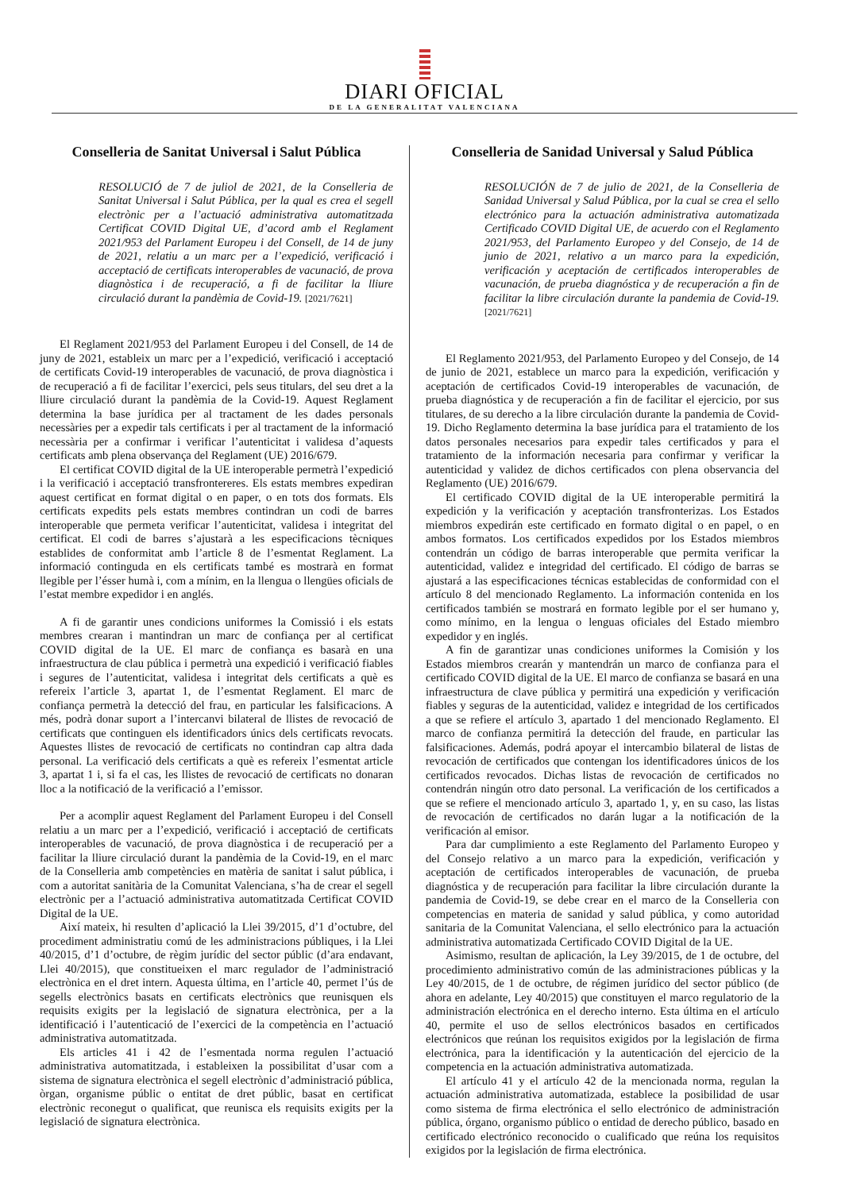DIARI OFICIAL
DE LA GENERALITAT VALENCIANA
Conselleria de Sanitat Universal i Salut Pública
RESOLUCIÓ de 7 de juliol de 2021, de la Conselleria de Sanitat Universal i Salut Pública, per la qual es crea el segell electrònic per a l’actuació administrativa automatitzada Certificat COVID Digital UE, d’acord amb el Reglament 2021/953 del Parlament Europeu i del Consell, de 14 de juny de 2021, relatiu a un marc per a l’expedició, verificació i acceptació de certificats interoperables de vacunació, de prova diagnòstica i de recuperació, a fi de facilitar la lliure circulació durant la pandèmia de Covid-19. [2021/7621]
El Reglament 2021/953 del Parlament Europeu i del Consell, de 14 de juny de 2021, estableix un marc per a l’expedició, verificació i acceptació de certificats Covid-19 interoperables de vacunació, de prova diagnòstica i de recuperació a fi de facilitar l’exercici, pels seus titulars, del seu dret a la lliure circulació durant la pandèmia de la Covid-19. Aquest Reglament determina la base jurídica per al tractament de les dades personals necessàries per a expedir tals certificats i per al tractament de la informació necessària per a confirmar i verificar l’autenticitat i validesa d’aquests certificats amb plena observança del Reglament (UE) 2016/679.
El certificat COVID digital de la UE interoperable permetrà l’expedició i la verificació i acceptació transfrontereres. Els estats membres expediran aquest certificat en format digital o en paper, o en tots dos formats. Els certificats expedits pels estats membres contindran un codi de barres interoperable que permeta verificar l’autenticitat, validesa i integritat del certificat. El codi de barres s’ajustarà a les especificacions tècniques establides de conformitat amb l’article 8 de l’esmentat Reglament. La informació continguda en els certificats també es mostrarà en format llegible per l’ésser humà i, com a mínim, en la llengua o llengües oficials de l’estat membre expedidor i en anglés.
A fi de garantir unes condicions uniformes la Comissió i els estats membres crearan i mantindran un marc de confiança per al certificat COVID digital de la UE. El marc de confiança es basarà en una infraestructura de clau pública i permetrà una expedició i verificació fiables i segures de l’autenticitat, validesa i integritat dels certificats a què es refereix l’article 3, apartat 1, de l’esmentat Reglament. El marc de confiança permetrà la detecció del frau, en particular les falsificacions. A més, podrà donar suport a l’intercanvi bilateral de llistes de revocació de certificats que continguen els identificadors únics dels certificats revocats. Aquestes llistes de revocació de certificats no contindran cap altra dada personal. La verificació dels certificats a què es refereix l’esmentat article 3, apartat 1 i, si fa el cas, les llistes de revocació de certificats no donaran lloc a la notificació de la verificació a l’emissor.
Per a acomplir aquest Reglament del Parlament Europeu i del Consell relatiu a un marc per a l’expedició, verificació i acceptació de certificats interoperables de vacunació, de prova diagnòstica i de recuperació per a facilitar la lliure circulació durant la pandèmia de la Covid-19, en el marc de la Conselleria amb competències en matèria de sanitat i salut pública, i com a autoritat sanitària de la Comunitat Valenciana, s’ha de crear el segell electrònic per a l’actuació administrativa automatitzada Certificat COVID Digital de la UE.
Així mateix, hi resulten d’aplicació la Llei 39/2015, d’1 d’octubre, del procediment administratiu comú de les administracions públiques, i la Llei 40/2015, d’1 d’octubre, de règim jurídic del sector públic (d’ara endavant, Llei 40/2015), que constitueixen el marc regulador de l’administració electrònica en el dret intern. Aquesta última, en l’article 40, permet l’ús de segells electrònics basats en certificats electrònics que reunisquen els requisits exigits per la legislació de signatura electrònica, per a la identificació i l’autenticació de l’exercici de la competència en l’actuació administrativa automatitzada.
Els articles 41 i 42 de l’esmentada norma regulen l’actuació administrativa automatitzada, i estableixen la possibilitat d’usar com a sistema de signatura electrònica el segell electrònic d’administració pública, òrgan, organisme públic o entitat de dret públic, basat en certificat electrònic reconegut o qualificat, que reunisca els requisits exigits per la legislació de signatura electrònica.
Conselleria de Sanidad Universal y Salud Pública
RESOLUCIÓN de 7 de julio de 2021, de la Conselleria de Sanidad Universal y Salud Pública, por la cual se crea el sello electrónico para la actuación administrativa automatizada Certificado COVID Digital UE, de acuerdo con el Reglamento 2021/953, del Parlamento Europeo y del Consejo, de 14 de junio de 2021, relativo a un marco para la expedición, verificación y aceptación de certificados interoperables de vacunación, de prueba diagnóstica y de recuperación a fin de facilitar la libre circulación durante la pandemia de Covid-19. [2021/7621]
El Reglamento 2021/953, del Parlamento Europeo y del Consejo, de 14 de junio de 2021, establece un marco para la expedición, verificación y aceptación de certificados Covid-19 interoperables de vacunación, de prueba diagnóstica y de recuperación a fin de facilitar el ejercicio, por sus titulares, de su derecho a la libre circulación durante la pandemia de Covid-19. Dicho Reglamento determina la base jurídica para el tratamiento de los datos personales necesarios para expedir tales certificados y para el tratamiento de la información necesaria para confirmar y verificar la autenticidad y validez de dichos certificados con plena observancia del Reglamento (UE) 2016/679.
El certificado COVID digital de la UE interoperable permitirá la expedición y la verificación y aceptación transfronterizas. Los Estados miembros expedirán este certificado en formato digital o en papel, o en ambos formatos. Los certificados expedidos por los Estados miembros contendrán un código de barras interoperable que permita verificar la autenticidad, validez e integridad del certificado. El código de barras se ajustará a las especificaciones técnicas establecidas de conformidad con el artículo 8 del mencionado Reglamento. La información contenida en los certificados también se mostrará en formato legible por el ser humano y, como mínimo, en la lengua o lenguas oficiales del Estado miembro expedidor y en inglés.
A fin de garantizar unas condiciones uniformes la Comisión y los Estados miembros crearán y mantendrán un marco de confianza para el certificado COVID digital de la UE. El marco de confianza se basará en una infraestructura de clave pública y permitirá una expedición y verificación fiables y seguras de la autenticidad, validez e integridad de los certificados a que se refiere el artículo 3, apartado 1 del mencionado Reglamento. El marco de confianza permitirá la detección del fraude, en particular las falsificaciones. Además, podrá apoyar el intercambio bilateral de listas de revocación de certificados que contengan los identificadores únicos de los certificados revocados. Dichas listas de revocación de certificados no contendrán ningún otro dato personal. La verificación de los certificados a que se refiere el mencionado artículo 3, apartado 1, y, en su caso, las listas de revocación de certificados no darán lugar a la notificación de la verificación al emisor.
Para dar cumplimiento a este Reglamento del Parlamento Europeo y del Consejo relativo a un marco para la expedición, verificación y aceptación de certificados interoperables de vacunación, de prueba diagnóstica y de recuperación para facilitar la libre circulación durante la pandemia de Covid-19, se debe crear en el marco de la Conselleria con competencias en materia de sanidad y salud pública, y como autoridad sanitaria de la Comunitat Valenciana, el sello electrónico para la actuación administrativa automatizada Certificado COVID Digital de la UE.
Asimismo, resultan de aplicación, la Ley 39/2015, de 1 de octubre, del procedimiento administrativo común de las administraciones públicas y la Ley 40/2015, de 1 de octubre, de régimen jurídico del sector público (de ahora en adelante, Ley 40/2015) que constituyen el marco regulatorio de la administración electrónica en el derecho interno. Esta última en el artículo 40, permite el uso de sellos electrónicos basados en certificados electrónicos que reúnan los requisitos exigidos por la legislación de firma electrónica, para la identificación y la autenticación del ejercicio de la competencia en la actuación administrativa automatizada.
El artículo 41 y el artículo 42 de la mencionada norma, regulan la actuación administrativa automatizada, establece la posibilidad de usar como sistema de firma electrónica el sello electrónico de administración pública, órgano, organismo público o entidad de derecho público, basado en certificado electrónico reconocido o cualificado que reúna los requisitos exigidos por la legislación de firma electrónica.